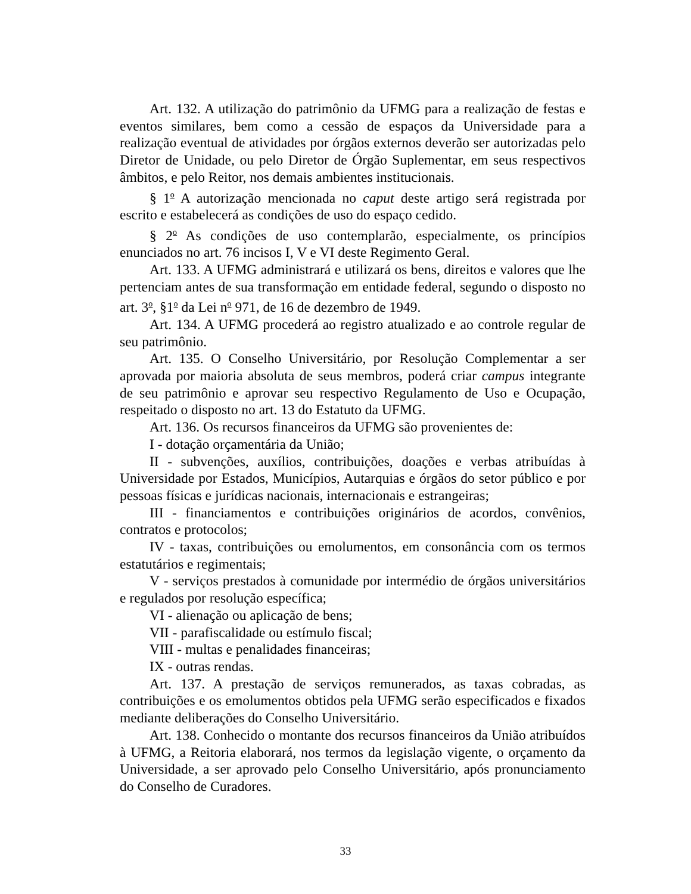Art. 132. A utilização do patrimônio da UFMG para a realização de festas e eventos similares, bem como a cessão de espaços da Universidade para a realização eventual de atividades por órgãos externos deverão ser autorizadas pelo Diretor de Unidade, ou pelo Diretor de Órgão Suplementar, em seus respectivos âmbitos, e pelo Reitor, nos demais ambientes institucionais.
§ 1<sup>o</sup> A autorização mencionada no caput deste artigo será registrada por escrito e estabelecerá as condições de uso do espaço cedido.
§ 2<sup>o</sup> As condições de uso contemplarão, especialmente, os princípios enunciados no art. 76 incisos I, V e VI deste Regimento Geral.
Art. 133. A UFMG administrará e utilizará os bens, direitos e valores que lhe pertenciam antes de sua transformação em entidade federal, segundo o disposto no art. 3<sup>o</sup>, §1<sup>o</sup> da Lei n<sup>o</sup> 971, de 16 de dezembro de 1949.
Art. 134. A UFMG procederá ao registro atualizado e ao controle regular de seu patrimônio.
Art. 135. O Conselho Universitário, por Resolução Complementar a ser aprovada por maioria absoluta de seus membros, poderá criar campus integrante de seu patrimônio e aprovar seu respectivo Regulamento de Uso e Ocupação, respeitado o disposto no art. 13 do Estatuto da UFMG.
Art. 136. Os recursos financeiros da UFMG são provenientes de:
I - dotação orçamentária da União;
II - subvenções, auxílios, contribuições, doações e verbas atribuídas à Universidade por Estados, Municípios, Autarquias e órgãos do setor público e por pessoas físicas e jurídicas nacionais, internacionais e estrangeiras;
III - financiamentos e contribuições originários de acordos, convênios, contratos e protocolos;
IV - taxas, contribuições ou emolumentos, em consonância com os termos estatutários e regimentais;
V - serviços prestados à comunidade por intermédio de órgãos universitários e regulados por resolução específica;
VI - alienação ou aplicação de bens;
VII - parafiscalidade ou estímulo fiscal;
VIII - multas e penalidades financeiras;
IX - outras rendas.
Art. 137. A prestação de serviços remunerados, as taxas cobradas, as contribuições e os emolumentos obtidos pela UFMG serão especificados e fixados mediante deliberações do Conselho Universitário.
Art. 138. Conhecido o montante dos recursos financeiros da União atribuídos à UFMG, a Reitoria elaborará, nos termos da legislação vigente, o orçamento da Universidade, a ser aprovado pelo Conselho Universitário, após pronunciamento do Conselho de Curadores.
33